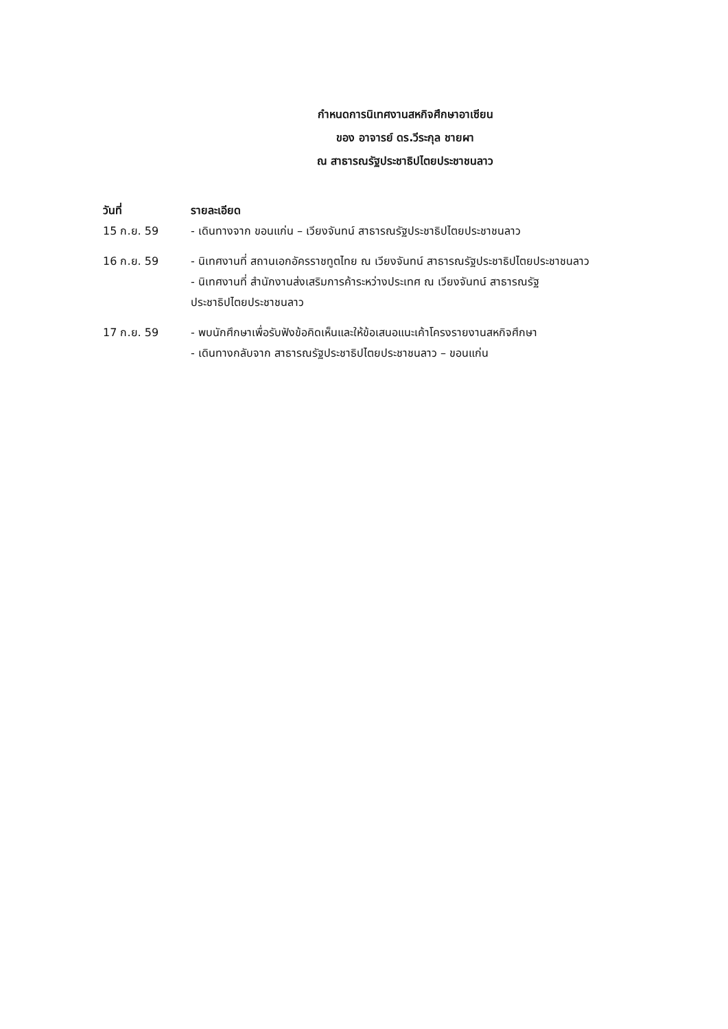กำหนดการนิเทศงานสหกิจศึกษาอาเซียน
ของ อาจารย์ ดร.วีระกุล ชายผา
ณ สาธารณรัฐประชาธิปไตยประชาชนลาว
| วันที่ | รายละเอียด |
| --- | --- |
| 15 ก.ย. 59 | - เดินทางจาก ขอนแก่น – เวียงจันทน์ สาธารณรัฐประชาธิปไตยประชาชนลาว |
| 16 ก.ย. 59 | - นิเทศงานที่ สถานเอกอัครราชทูตไทย ณ เวียงจันทน์ สาธารณรัฐประชาธิปไตยประชาชนลาว - นิเทศงานที่ สำนักงานส่งเสริมการค้าระหว่างประเทศ ณ เวียงจันทน์ สาธารณรัฐ ประชาธิปไตยประชาชนลาว |
| 17 ก.ย. 59 | - พบนักศึกษาเพื่อรับฟังข้อคิดเห็นและให้ข้อเสนอแนะเค้าโครงรายงานสหกิจศึกษา - เดินทางกลับจาก สาธารณรัฐประชาธิปไตยประชาชนลาว – ขอนแก่น |